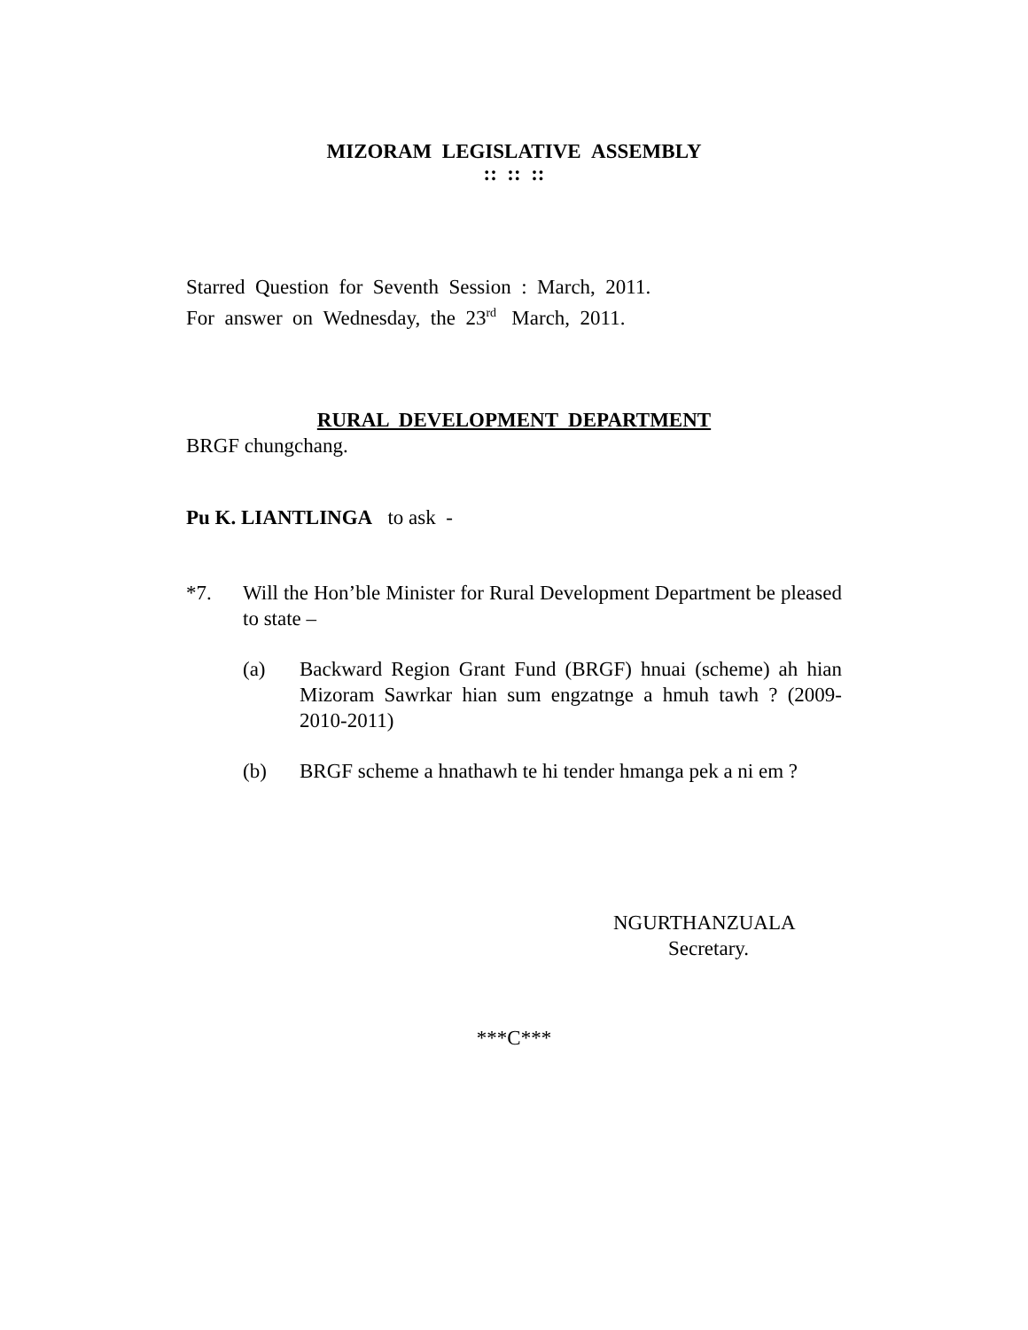MIZORAM LEGISLATIVE ASSEMBLY
:: :: ::
Starred Question for Seventh Session : March, 2011.
For answer on Wednesday, the 23<sup>rd</sup> March, 2011.
RURAL DEVELOPMENT DEPARTMENT
BRGF chungchang.
Pu K. LIANTLINGA to ask -
*7. Will the Hon’ble Minister for Rural Development Department be pleased to state –
(a) Backward Region Grant Fund (BRGF) hnuai (scheme) ah hian Mizoram Sawrkar hian sum engzatnge a hmuh tawh ? (2009-2010-2011)
(b) BRGF scheme a hnathawh te hi tender hmanga pek a ni em ?
NGURTHANZUALA
Secretary.
***C***